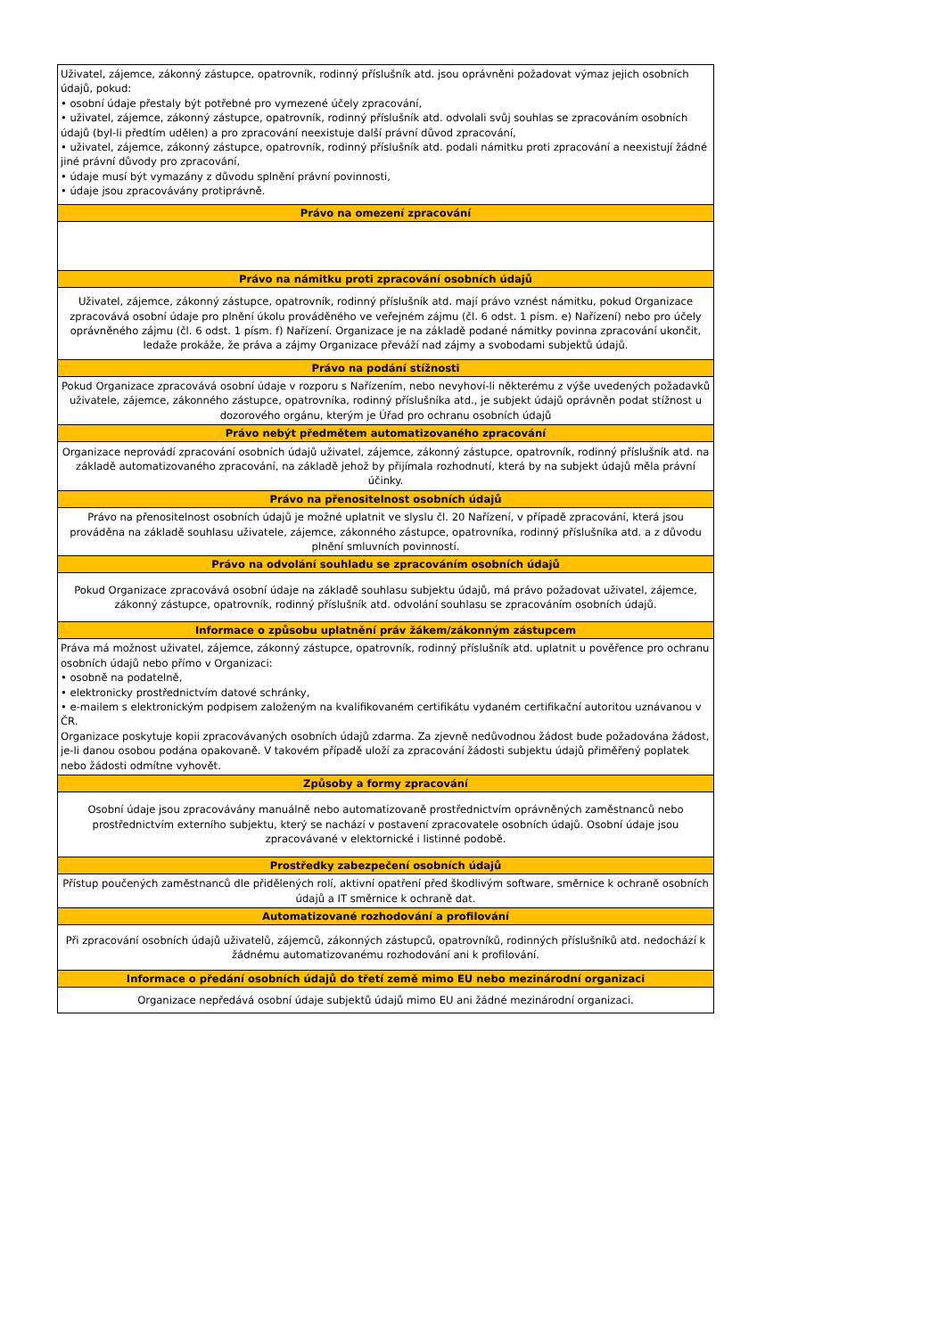| Uživatel, zájemce, zákonný zástupce, opatrovník, rodinný příslušník atd. jsou oprávněni požadovat výmaz jejich osobních údajů, pokud: • osobní údaje přestaly být potřebné pro vymezené účely zpracování, • uživatel, zájemce, zákonný zástupce, opatrovník, rodinný příslušník atd. odvolali svůj souhlas se zpracováním osobních údajů (byl-li předtím udělen) a pro zpracování neexistuje další právní důvod zpracování, • uživatel, zájemce, zákonný zástupce, opatrovník, rodinný příslušník atd. podali námitku proti zpracování a neexistují žádné jiné právní důvody pro zpracování, • údaje musí být vymazány z důvodu splnění právní povinnosti, • údaje jsou zpracovávány protiprávně. |
| Právo na omezení zpracování |
| Právo na námitku proti zpracování osobních údajů |
| Uživatel, zájemce, zákonný zástupce, opatrovník, rodinný příslušník atd. mají právo vznést námitku, pokud Organizace zpracovává osobní údaje pro plnění úkolu prováděného ve veřejném zájmu (čl. 6 odst. 1 písm. e) Nařízení) nebo pro účely oprávněného zájmu (čl. 6 odst. 1 písm. f) Nařízení. Organizace je na základě podané námitky povinna zpracování ukončit, ledaže prokáže, že práva a zájmy Organizace převáží nad zájmy a svobodami subjektů údajů. |
| Právo na podání stížnosti |
| Pokud Organizace zpracovává osobní údaje v rozporu s Nařízením, nebo nevyhoví-li některému z výše uvedených požadavků uživatele, zájemce, zákonného zástupce, opatrovníka, rodinný příslušníka atd., je subjekt údajů oprávněn podat stížnost u dozorového orgánu, kterým je Úřad pro ochranu osobních údajů |
| Právo nebýt předmětem automatizovaného zpracování |
| Organizace neprovádí zpracování osobních údajů uživatel, zájemce, zákonný zástupce, opatrovník, rodinný příslušník atd. na základě automatizovaného zpracování, na základě jehož by přijímala rozhodnutí, která by na subjekt údajů měla právní účinky. |
| Právo na přenositelnost osobních údajů |
| Právo na přenositelnost osobních údajů je možné uplatnit ve slyslu čl. 20 Nařízení, v případě zpracování, která jsou prováděna na základě souhlasu uživatele, zájemce, zákonného zástupce, opatrovníka, rodinný příslušníka atd. a z důvodu plnění smluvních povinností. |
| Právo na odvolání souhladu se zpracováním osobních údajů |
| Pokud Organizace zpracovává osobní údaje na základě souhlasu subjektu údajů, má právo požadovat uživatel, zájemce, zákonný zástupce, opatrovník, rodinný příslušník atd. odvolání souhlasu se zpracováním osobních údajů. |
| Informace o způsobu uplatnění práv žákem/zákonným zástupcem |
| Práva má možnost uživatel, zájemce, zákonný zástupce, opatrovník, rodinný příslušník atd. uplatnit u pověřence pro ochranu osobních údajů nebo přímo v Organizaci: • osobně na podatelně, • elektronicky prostřednictvím datové schránky, • e-mailem s elektronickým podpisem založeným na kvalifikovaném certifikátu vydaném certifikační autoritou uznávanou v ČR. Organizace poskytuje kopii zpracovávaných osobních údajů zdarma. Za zjevně nedůvodnou žádost bude požadována žádost, je-li danou osobou podána opakovaně. V takovém případě uloží za zpracování žádosti subjektu údajů přiměřený poplatek nebo žádosti odmítne vyhovět. |
| Způsoby a formy zpracování |
| Osobní údaje jsou zpracovávány manuálně nebo automatizovaně prostřednictvím oprávněných zaměstnanců nebo prostřednictvím externího subjektu, který se nachází v postavení zpracovatele osobních údajů. Osobní údaje jsou zpracovávané v elektornické i listinné podobě. |
| Prostředky zabezpečení osobních údajů |
| Přístup poučených zaměstnanců dle přidělených rolí, aktivní opatření před škodlivým software, směrnice k ochraně osobních údajů a IT směrnice k ochraně dat. |
| Automatizované rozhodování a profilování |
| Při zpracování osobních údajů uživatelů, zájemců, zákonných zástupců, opatrovníků, rodinných příslušníků atd. nedochází k žádnému automatizovanému rozhodování ani k profilování. |
| Informace o předání osobních údajů do třetí země mimo EU nebo mezinárodní organizaci |
| Organizace nepředává osobní údaje subjektů údajů mimo EU ani žádné mezinárodní organizaci. |